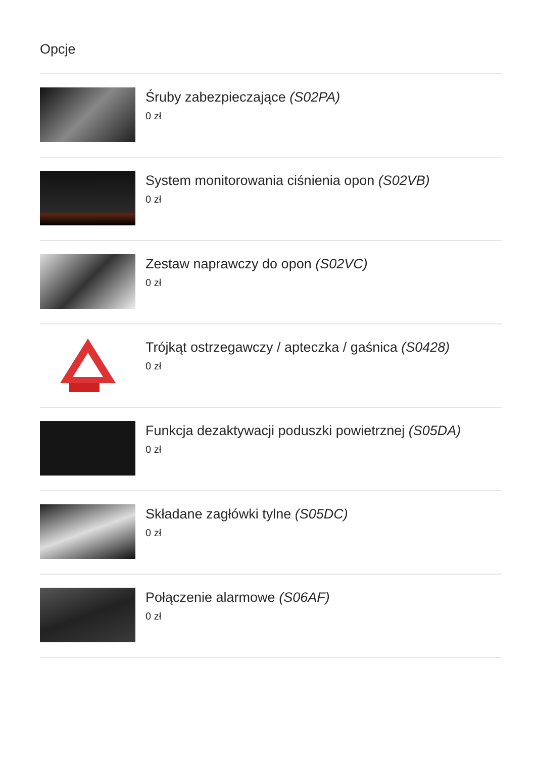Opcje
Śruby zabezpieczające (S02PA)
0 zł
System monitorowania ciśnienia opon (S02VB)
0 zł
Zestaw naprawczy do opon (S02VC)
0 zł
Trójkąt ostrzegawczy / apteczka / gaśnica (S0428)
0 zł
Funkcja dezaktywacji poduszki powietrznej (S05DA)
0 zł
Składane zagłówki tylne (S05DC)
0 zł
Połączenie alarmowe (S06AF)
0 zł